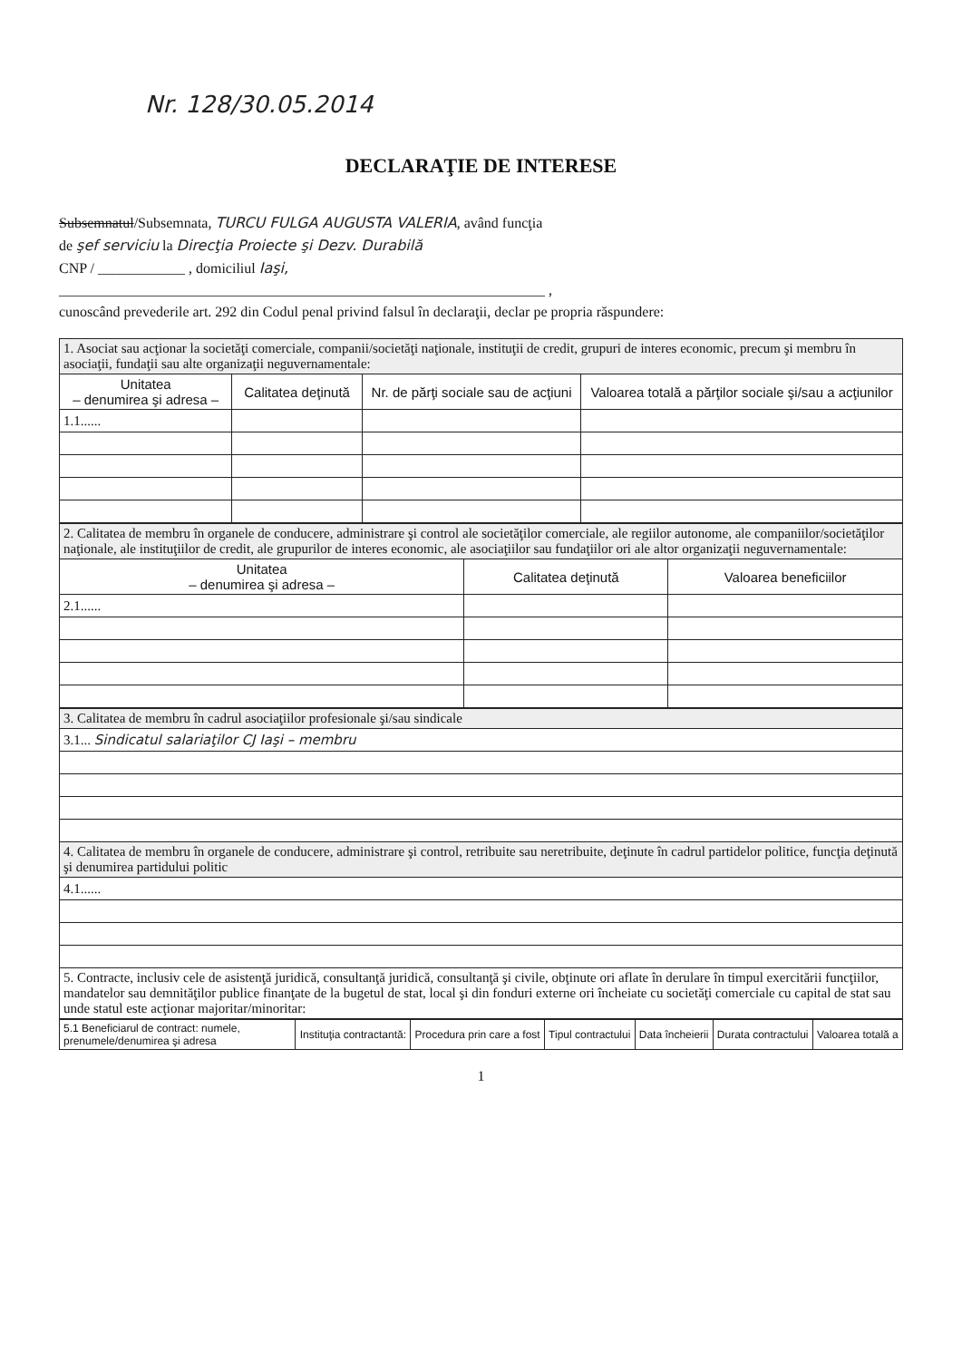Nr. 128/30.05.2014
DECLARAŢIE DE INTERESE
Subsemnatul/Subsemnata, TURCU FULGA AUGUSTA VALERIA, având funcţia
de şef serviciu la Direcţia Proiecte şi Dezv. Durabilă
CNP / ____________ , domiciliul Iaşi,
___________________________________________________________________ ,
cunoscând prevederile art. 292 din Codul penal privind falsul în declaraţii, declar pe propria răspundere:
| 1. Asociat sau acţionar la societăţi comerciale, companii/societăţi naţionale, instituţii de credit, grupuri de interes economic, precum şi membru în asociaţii, fundaţii sau alte organizaţii neguvernamentale: | | | |
| Unitatea – denumirea şi adresa – | Calitatea deţinută | Nr. de părţi sociale sau de acţiuni | Valoarea totală a părţilor sociale şi/sau a acţiunilor |
| 1.1...... | | | |
| 2. Calitatea de membru în organele de conducere, administrare şi control ale societăţilor comerciale, ale regiilor autonome, ale companiilor/societăţilor naţionale, ale instituţiilor de credit, ale grupurilor de interes economic, ale asociaţiilor sau fundaţiilor ori ale altor organizaţii neguvernamentale: | | |
| Unitatea – denumirea şi adresa – | Calitatea deţinută | Valoarea beneficiilor |
| 2.1...... | | |
| 3. Calitatea de membru în cadrul asociaţiilor profesionale şi/sau sindicale |
| 3.1... Sindicatul salariaţilor CJ Iaşi – membru |
| 4. Calitatea de membru în organele de conducere, administrare şi control, retribuite sau neretribuite, deţinute în cadrul partidelor politice, funcţia deţinută şi denumirea partidului politic |
| 4.1...... |
| 5. Contracte, inclusiv cele de asistenţă juridică, consultanţă juridică, consultanţă şi civile, obţinute ori aflate în derulare în timpul exercitării funcţiilor, mandatelor sau demnităţilor publice finanţate de la bugetul de stat, local şi din fonduri externe ori încheiate cu societăţi comerciale cu capital de stat sau unde statul este acţionar majoritar/minoritar: |
| 5.1 Beneficiarul de contract: numele, prenumele/denumirea şi adresa | Instituţia contractantă: | Procedura prin care a fost | Tipul contractului | Data încheierii | Durata contractului | Valoarea totală a |
| --- | --- | --- | --- | --- | --- | --- |
1